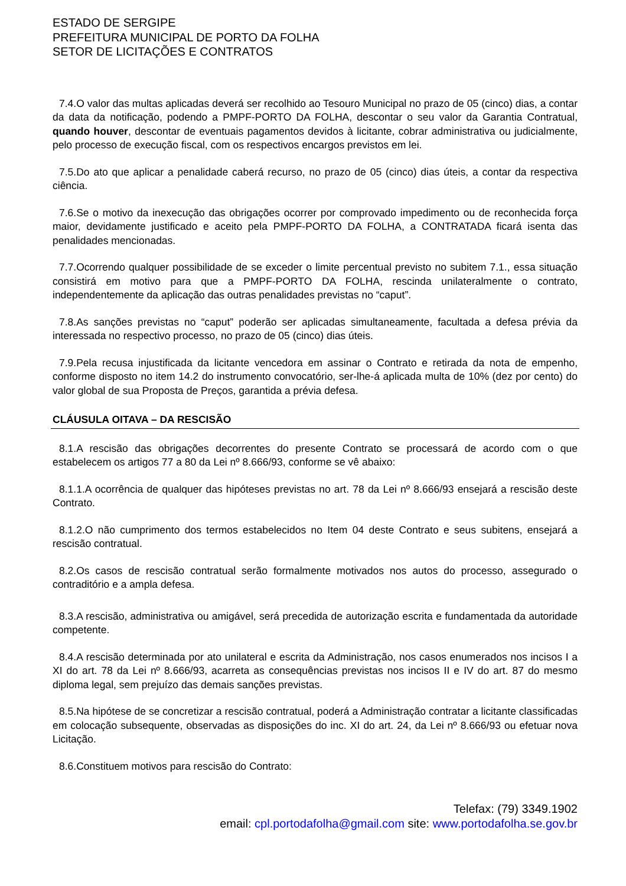ESTADO DE SERGIPE
PREFEITURA MUNICIPAL DE PORTO DA FOLHA
SETOR DE LICITAÇÕES E CONTRATOS
7.4.O valor das multas aplicadas deverá ser recolhido ao Tesouro Municipal no prazo de 05 (cinco) dias, a contar da data da notificação, podendo a PMPF-PORTO DA FOLHA, descontar o seu valor da Garantia Contratual, quando houver, descontar de eventuais pagamentos devidos à licitante, cobrar administrativa ou judicialmente, pelo processo de execução fiscal, com os respectivos encargos previstos em lei.
7.5.Do ato que aplicar a penalidade caberá recurso, no prazo de 05 (cinco) dias úteis, a contar da respectiva ciência.
7.6.Se o motivo da inexecução das obrigações ocorrer por comprovado impedimento ou de reconhecida força maior, devidamente justificado e aceito pela PMPF-PORTO DA FOLHA, a CONTRATADA ficará isenta das penalidades mencionadas.
7.7.Ocorrendo qualquer possibilidade de se exceder o limite percentual previsto no subitem 7.1., essa situação consistirá em motivo para que a PMPF-PORTO DA FOLHA, rescinda unilateralmente o contrato, independentemente da aplicação das outras penalidades previstas no “caput”.
7.8.As sanções previstas no “caput” poderão ser aplicadas simultaneamente, facultada a defesa prévia da interessada no respectivo processo, no prazo de 05 (cinco) dias úteis.
7.9.Pela recusa injustificada da licitante vencedora em assinar o Contrato e retirada da nota de empenho, conforme disposto no item 14.2 do instrumento convocatório, ser-lhe-á aplicada multa de 10% (dez por cento) do valor global de sua Proposta de Preços, garantida a prévia defesa.
CLÁUSULA OITAVA – DA RESCISÃO
8.1.A rescisão das obrigações decorrentes do presente Contrato se processará de acordo com o que estabelecem os artigos 77 a 80 da Lei nº 8.666/93, conforme se vê abaixo:
8.1.1.A ocorrência de qualquer das hipóteses previstas no art. 78 da Lei nº 8.666/93 ensejará a rescisão deste Contrato.
8.1.2.O não cumprimento dos termos estabelecidos no Item 04 deste Contrato e seus subitens, ensejará a rescisão contratual.
8.2.Os casos de rescisão contratual serão formalmente motivados nos autos do processo, assegurado o contraditório e a ampla defesa.
8.3.A rescisão, administrativa ou amigável, será precedida de autorização escrita e fundamentada da autoridade competente.
8.4.A rescisão determinada por ato unilateral e escrita da Administração, nos casos enumerados nos incisos I a XI do art. 78 da Lei nº 8.666/93, acarreta as consequências previstas nos incisos II e IV do art. 87 do mesmo diploma legal, sem prejuízo das demais sanções previstas.
8.5.Na hipótese de se concretizar a rescisão contratual, poderá a Administração contratar a licitante classificadas em colocação subsequente, observadas as disposições do inc. XI do art. 24, da Lei nº 8.666/93 ou efetuar nova Licitação.
8.6.Constituem motivos para rescisão do Contrato:
Telefax: (79) 3349.1902
email: cpl.portodafolha@gmail.com site: www.portodafolha.se.gov.br